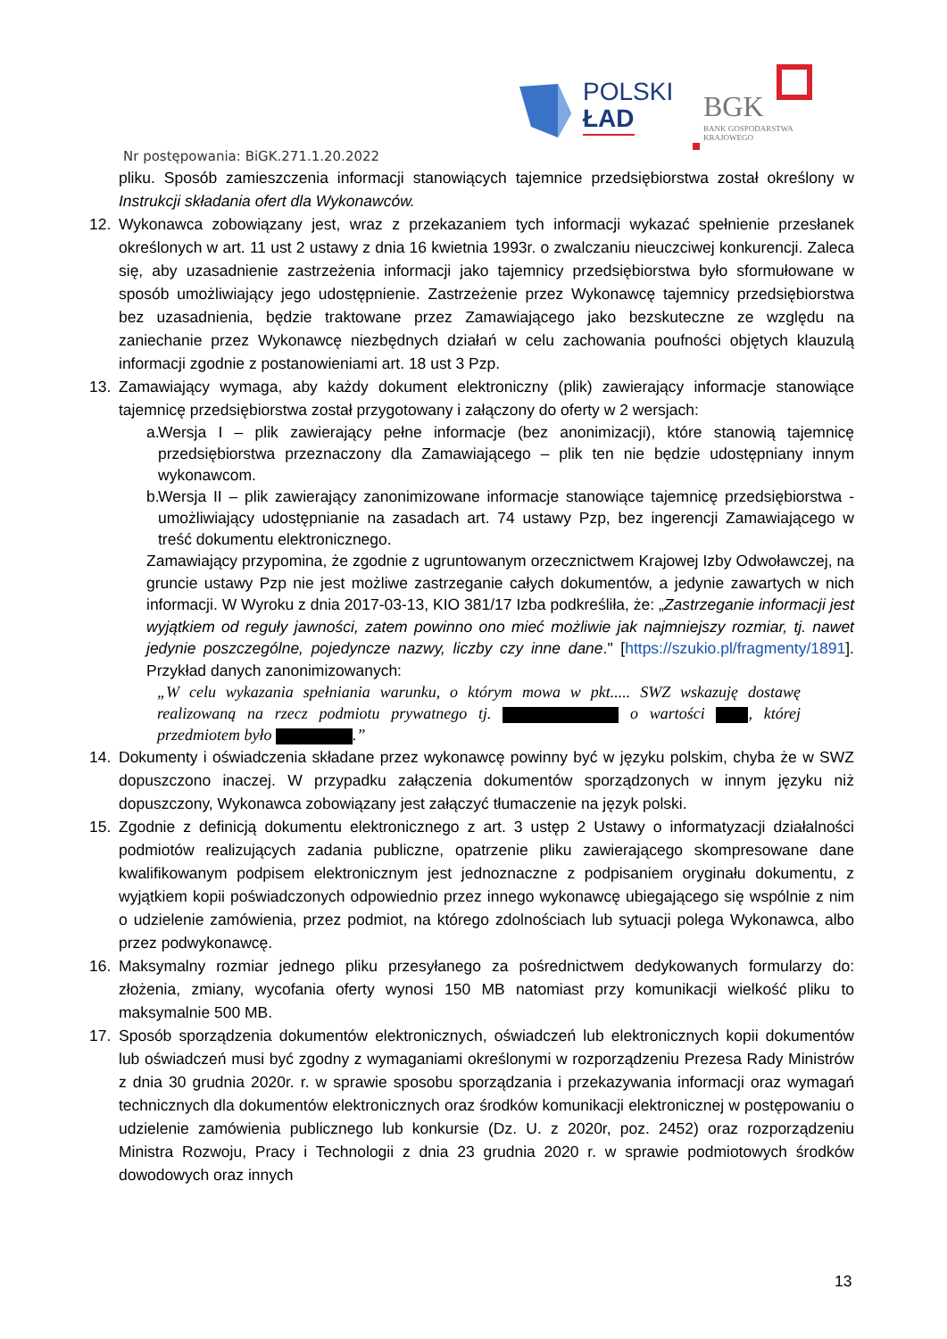POLSKI
ŁAD
BGK
BANK GOSPODARSTWA
KRAJOWEGO
Nr postępowania: BiGK.271.1.20.2022
pliku. Sposób zamieszczenia informacji stanowiących tajemnice przedsiębiorstwa został określony w Instrukcji składania ofert dla Wykonawców.
12. Wykonawca zobowiązany jest, wraz z przekazaniem tych informacji wykazać spełnienie przesłanek określonych w art. 11 ust 2 ustawy z dnia 16 kwietnia 1993r. o zwalczaniu nieuczciwej konkurencji. Zaleca się, aby uzasadnienie zastrzeżenia informacji jako tajemnicy przedsiębiorstwa było sformułowane w sposób umożliwiający jego udostępnienie. Zastrzeżenie przez Wykonawcę tajemnicy przedsiębiorstwa bez uzasadnienia, będzie traktowane przez Zamawiającego jako bezskuteczne ze względu na zaniechanie przez Wykonawcę niezbędnych działań w celu zachowania poufności objętych klauzulą informacji zgodnie z postanowieniami art. 18 ust 3 Pzp.
13. Zamawiający wymaga, aby każdy dokument elektroniczny (plik) zawierający informacje stanowiące tajemnicę przedsiębiorstwa został przygotowany i załączony do oferty w 2 wersjach:
a.
Wersja I – plik zawierający pełne informacje (bez anonimizacji), które stanowią tajemnicę przedsiębiorstwa przeznaczony dla Zamawiającego – plik ten nie będzie udostępniany innym wykonawcom.
b.
Wersja II – plik zawierający zanonimizowane informacje stanowiące tajemnicę przedsiębiorstwa - umożliwiający udostępnianie na zasadach art. 74 ustawy Pzp, bez ingerencji Zamawiającego w treść dokumentu elektronicznego.
Zamawiający przypomina, że zgodnie z ugruntowanym orzecznictwem Krajowej Izby Odwoławczej, na gruncie ustawy Pzp nie jest możliwe zastrzeganie całych dokumentów, a jedynie zawartych w nich informacji. W Wyroku z dnia 2017-03-13, KIO 381/17 Izba podkreśliła, że: „Zastrzeganie informacji jest wyjątkiem od reguły jawności, zatem powinno ono mieć możliwie jak najmniejszy rozmiar, tj. nawet jedynie poszczególne, pojedyncze nazwy, liczby czy inne dane." [https://szukio.pl/fragmenty/1891]. Przykład danych zanonimizowanych:
„W celu wykazania spełniania warunku, o którym mowa w pkt..... SWZ wskazuję dostawę realizowaną na rzecz podmiotu prywatnego tj. o wartości , której przedmiotem było .”
14. Dokumenty i oświadczenia składane przez wykonawcę powinny być w języku polskim, chyba że w SWZ dopuszczono inaczej. W przypadku załączenia dokumentów sporządzonych w innym języku niż dopuszczony, Wykonawca zobowiązany jest załączyć tłumaczenie na język polski.
15. Zgodnie z definicją dokumentu elektronicznego z art. 3 ustęp 2 Ustawy o informatyzacji działalności podmiotów realizujących zadania publiczne, opatrzenie pliku zawierającego skompresowane dane kwalifikowanym podpisem elektronicznym jest jednoznaczne z podpisaniem oryginału dokumentu, z wyjątkiem kopii poświadczonych odpowiednio przez innego wykonawcę ubiegającego się wspólnie z nim o udzielenie zamówienia, przez podmiot, na którego zdolnościach lub sytuacji polega Wykonawca, albo przez podwykonawcę.
16. Maksymalny rozmiar jednego pliku przesyłanego za pośrednictwem dedykowanych formularzy do: złożenia, zmiany, wycofania oferty wynosi 150 MB natomiast przy komunikacji wielkość pliku to maksymalnie 500 MB.
17. Sposób sporządzenia dokumentów elektronicznych, oświadczeń lub elektronicznych kopii dokumentów lub oświadczeń musi być zgodny z wymaganiami określonymi w rozporządzeniu Prezesa Rady Ministrów z dnia 30 grudnia 2020r. r. w sprawie sposobu sporządzania i przekazywania informacji oraz wymagań technicznych dla dokumentów elektronicznych oraz środków komunikacji elektronicznej w postępowaniu o udzielenie zamówienia publicznego lub konkursie (Dz. U. z 2020r, poz. 2452) oraz rozporządzeniu Ministra Rozwoju, Pracy i Technologii z dnia 23 grudnia 2020 r. w sprawie podmiotowych środków dowodowych oraz innych
13